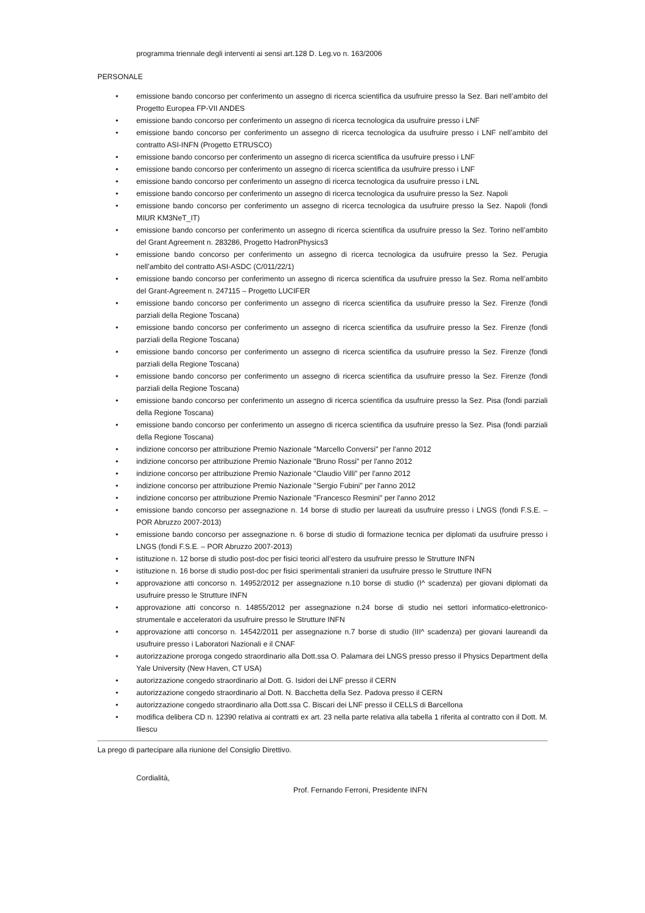programma triennale degli interventi ai sensi art.128 D. Leg.vo n. 163/2006
PERSONALE
• emissione bando concorso per conferimento un assegno di ricerca scientifica da usufruire presso la Sez. Bari nell’ambito del Progetto Europea FP-VII ANDES
• emissione bando concorso per conferimento un assegno di ricerca tecnologica da usufruire presso i LNF
• emissione bando concorso per conferimento un assegno di ricerca tecnologica da usufruire presso i LNF nell’ambito del contratto ASI-INFN (Progetto ETRUSCO)
• emissione bando concorso per conferimento un assegno di ricerca scientifica da usufruire presso i LNF
• emissione bando concorso per conferimento un assegno di ricerca scientifica da usufruire presso i LNF
• emissione bando concorso per conferimento un assegno di ricerca tecnologica da usufruire presso i LNL
• emissione bando concorso per conferimento un assegno di ricerca tecnologica da usufruire presso la Sez. Napoli
• emissione bando concorso per conferimento un assegno di ricerca tecnologica da usufruire presso la Sez. Napoli (fondi MIUR KM3NeT_IT)
• emissione bando concorso per conferimento un assegno di ricerca scientifica da usufruire presso la Sez. Torino nell’ambito del Grant Agreement n. 283286, Progetto HadronPhysics3
• emissione bando concorso per conferimento un assegno di ricerca tecnologica da usufruire presso la Sez. Perugia nell’ambito del contratto ASI-ASDC (C/011/22/1)
• emissione bando concorso per conferimento un assegno di ricerca scientifica da usufruire presso la Sez. Roma nell’ambito del Grant-Agreement n. 247115 – Progetto LUCIFER
• emissione bando concorso per conferimento un assegno di ricerca scientifica da usufruire presso la Sez. Firenze (fondi parziali della Regione Toscana)
• emissione bando concorso per conferimento un assegno di ricerca scientifica da usufruire presso la Sez. Firenze (fondi parziali della Regione Toscana)
• emissione bando concorso per conferimento un assegno di ricerca scientifica da usufruire presso la Sez. Firenze (fondi parziali della Regione Toscana)
• emissione bando concorso per conferimento un assegno di ricerca scientifica da usufruire presso la Sez. Firenze (fondi parziali della Regione Toscana)
• emissione bando concorso per conferimento un assegno di ricerca scientifica da usufruire presso la Sez. Pisa (fondi parziali della Regione Toscana)
• emissione bando concorso per conferimento un assegno di ricerca scientifica da usufruire presso la Sez. Pisa (fondi parziali della Regione Toscana)
• indizione concorso per attribuzione Premio Nazionale "Marcello Conversi" per l'anno 2012
• indizione concorso per attribuzione Premio Nazionale "Bruno Rossi" per l'anno 2012
• indizione concorso per attribuzione Premio Nazionale "Claudio Villi" per l'anno 2012
• indizione concorso per attribuzione Premio Nazionale "Sergio Fubini" per l'anno 2012
• indizione concorso per attribuzione Premio Nazionale "Francesco Resmini" per l'anno 2012
• emissione bando concorso per assegnazione n. 14 borse di studio per laureati da usufruire presso i LNGS (fondi F.S.E. – POR Abruzzo 2007-2013)
• emissione bando concorso per assegnazione n. 6 borse di studio di formazione tecnica per diplomati da usufruire presso i LNGS (fondi F.S.E. – POR Abruzzo 2007-2013)
• istituzione n. 12 borse di studio post-doc per fisici teorici all’estero da usufruire presso le Strutture INFN
• istituzione n. 16 borse di studio post-doc per fisici sperimentali stranieri da usufruire presso le Strutture INFN
• approvazione atti concorso n. 14952/2012 per assegnazione n.10 borse di studio (I^ scadenza) per giovani diplomati da usufruire presso le Strutture INFN
• approvazione atti concorso n. 14855/2012 per assegnazione n.24 borse di studio nei settori informatico-elettronico-strumentale e acceleratori da usufruire presso le Strutture INFN
• approvazione atti concorso n. 14542/2011 per assegnazione n.7 borse di studio (III^ scadenza) per giovani laureandi da usufruire presso i Laboratori Nazionali e il CNAF
• autorizzazione proroga congedo straordinario alla Dott.ssa O. Palamara dei LNGS presso presso il Physics Department della Yale University (New Haven, CT USA)
• autorizzazione congedo straordinario al Dott. G. Isidori dei LNF presso il CERN
• autorizzazione congedo straordinario al Dott. N. Bacchetta della Sez. Padova presso il CERN
• autorizzazione congedo straordinario alla Dott.ssa C. Biscari dei LNF presso il CELLS di Barcellona
• modifica delibera CD n. 12390 relativa ai contratti ex art. 23 nella parte relativa alla tabella 1 riferita al contratto con il Dott. M. Iliescu
La prego di partecipare alla riunione del Consiglio Direttivo.
Cordialità,
Prof. Fernando Ferroni, Presidente INFN